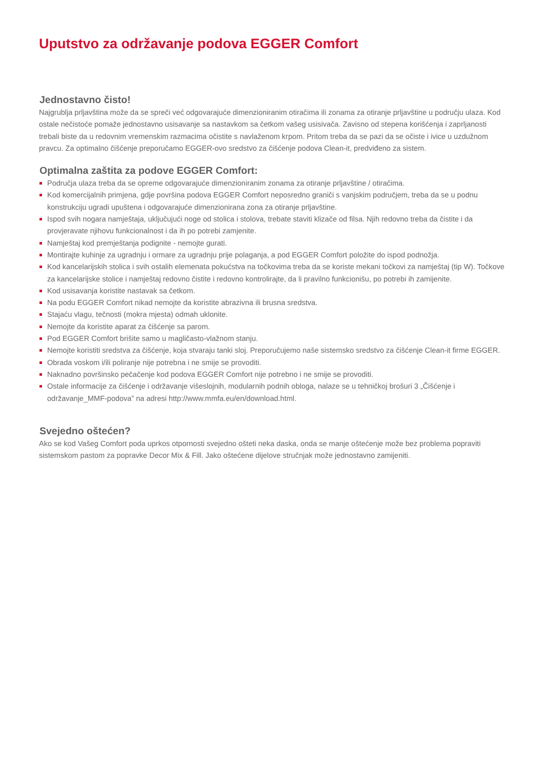Uputstvo za održavanje podova EGGER Comfort
Jednostavno čisto!
Najgrublja prljavština može da se spreči već odgovarajuće dimenzioniranim otiračima ili zonama za otiranje prljavštine u području ulaza. Kod ostale nečistoće pomaže jednostavno usisavanje sa nastavkom sa četkom vašeg usisivača. Zavisno od stepena korišćenja i zaprljanosti trebali biste da u redovnim vremenskim razmacima očistite s navlaženom krpom. Pritom treba da se pazi da se očiste i ivice u uzdužnom pravcu. Za optimalno čišćenje preporučamo EGGER-ovo sredstvo za čišćenje podova Clean-it, predviđeno za sistem.
Optimalna zaštita za podove EGGER Comfort:
Područja ulaza treba da se opreme odgovarajuće dimenzioniranim zonama za otiranje prljavštine / otiračima.
Kod komercijalnih primjena, gdje površina podova EGGER Comfort neposredno graniči s vanjskim područjem, treba da se u podnu konstrukciju ugradi upuštena i odgovarajuće dimenzionirana zona za otiranje prljavštine.
Ispod svih nogara namještaja, uključujući noge od stolica i stolova, trebate staviti klizače od filsa. Njih redovno treba da čistite i da provjeravate njihovu funkcionalnost i da ih po potrebi zamjenite.
Namještaj kod premještanja podignite - nemojte gurati.
Montirajte kuhinje za ugradnju i ormare za ugradnju prije polaganja, a pod EGGER Comfort položite do ispod podnožja.
Kod kancelarijskih stolica i svih ostalih elemenata pokućstva na točkovima treba da se koriste mekani točkovi za namještaj (tip W). Točkove za kancelarijske stolice i namještaj redovno čistite i redovno kontrolirajte, da li pravilno funkcionišu, po potrebi ih zamijenite.
Kod usisavanja koristite nastavak sa četkom.
Na podu EGGER Comfort nikad nemojte da koristite abrazivna ili brusna sredstva.
Stajaću vlagu, tečnosti (mokra mjesta) odmah uklonite.
Nemojte da koristite aparat za čišćenje sa parom.
Pod EGGER Comfort brišite samo u magličasto-vlažnom stanju.
Nemojte koristiti sredstva za čišćenje, koja stvaraju tanki sloj. Preporučujemo naše sistemsko sredstvo za čišćenje Clean-it firme EGGER.
Obrada voskom i/ili poliranje nije potrebna i ne smije se provoditi.
Naknadno površinsko pečačenje kod podova EGGER Comfort nije potrebno i ne smije se provoditi.
Ostale informacije za čišćenje i održavanje višeslojnih, modularnih podnih obloga, nalaze se u tehničkoj brošuri 3 „Čišćenje i održavanje_MMF-podova” na adresi http://www.mmfa.eu/en/download.html.
Svejedno oštećen?
Ako se kod Vašeg Comfort poda uprkos otpornosti svejedno ošteti neka daska, onda se manje oštećenje može bez problema popraviti sistemskom pastom za popravke Decor Mix & Fill. Jako oštećene dijelove stručnjak može jednostavno zamijeniti.